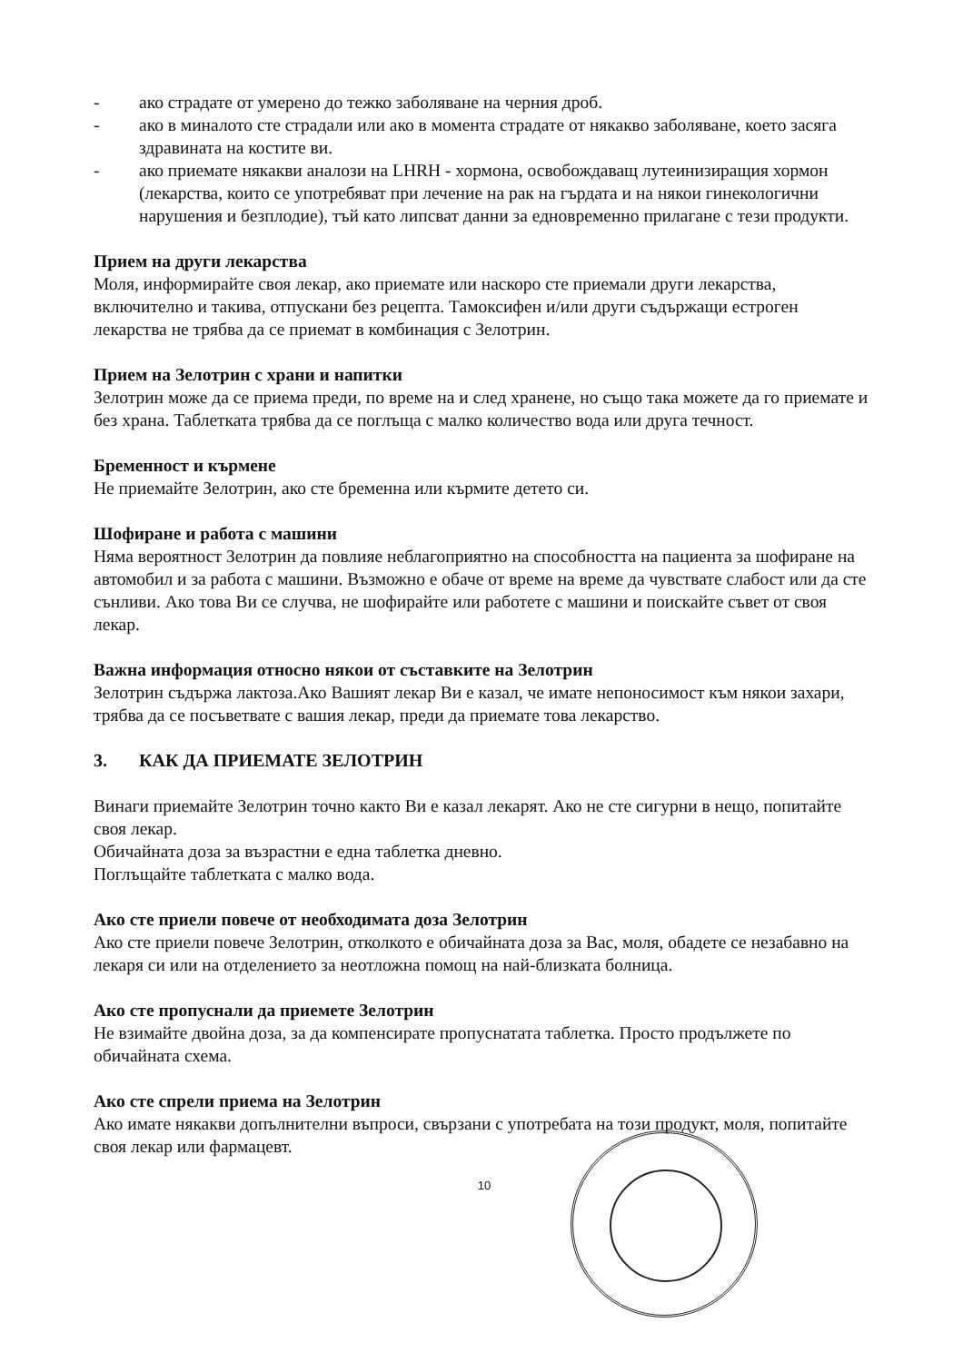- ако страдате от умерено до тежко заболяване на черния дроб.
- ако в миналото сте страдали или ако в момента страдате от някакво заболяване, което засяга здравината на костите ви.
- ако приемате някакви аналози на LHRH - хормона, освобождаващ лутеинизиращия хормон (лекарства, които се употребяват при лечение на рак на гърдата и на някои гинекологични нарушения и безплодие), тъй като липсват данни за едновременно прилагане с тези продукти.
Прием на други лекарства
Моля, информирайте своя лекар, ако приемате или наскоро сте приемали други лекарства, включително и такива, отпускани без рецепта. Тамоксифен и/или други съдържащи естроген лекарства не трябва да се приемат в комбинация с Зелотрин.
Прием на Зелотрин с храни и напитки
Зелотрин може да се приема преди, по време на и след хранене, но също така можете да го приемате и без храна. Таблетката трябва да се поглъща с малко количество вода или друга течност.
Бременност и кърмене
Не приемайте Зелотрин, ако сте бременна или кърмите детето си.
Шофиране и работа с машини
Няма вероятност Зелотрин да повлияе неблагоприятно на способността на пациента за шофиране на автомобил и за работа с машини. Възможно е обаче от време на време да чувствате слабост или да сте сънливи. Ако това Ви се случва, не шофирайте или работете с машини и поискайте съвет от своя лекар.
Важна информация относно някои от съставките на Зелотрин
Зелотрин съдържа лактоза.Ако Вашият лекар Ви е казал, че имате непоносимост към някои захари, трябва да се посъветвате с вашия лекар, преди да приемате това лекарство.
3. КАК ДА ПРИЕМАТЕ ЗЕЛОТРИН
Винаги приемайте Зелотрин точно както Ви е казал лекарят. Ако не сте сигурни в нещо, попитайте своя лекар.
Обичайната доза за възрастни е една таблетка дневно.
Поглъщайте таблетката с малко вода.
Ако сте приели повече от необходимата доза Зелотрин
Ако сте приели повече Зелотрин, отколкото е обичайната доза за Вас, моля, обадете се незабавно на лекаря си или на отделението за неотложна помощ на най-близката болница.
Ако сте пропуснали да приемете Зелотрин
Не взимайте двойна доза, за да компенсирате пропуснатата таблетка. Просто продължете по обичайната схема.
Ако сте спрели приема на Зелотрин
Ако имате някакви допълнителни въпроси, свързани с употребата на този продукт, моля, попитайте своя лекар или фармацевт.
10